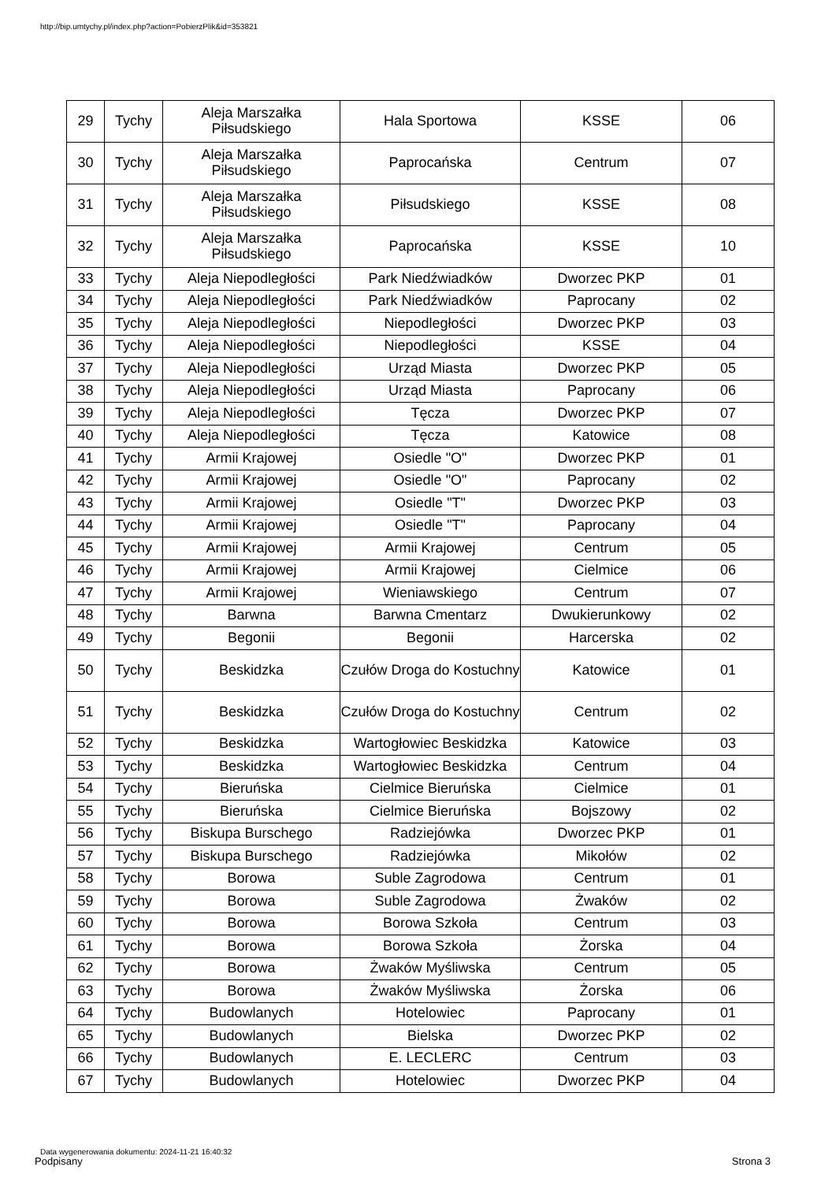http://bip.umtychy.pl/index.php?action=PobierzPlik&id=353821
| 29 | Tychy | Aleja Marszałka Piłsudskiego | Hala Sportowa | KSSE | 06 |
| 30 | Tychy | Aleja Marszałka Piłsudskiego | Paprocańska | Centrum | 07 |
| 31 | Tychy | Aleja Marszałka Piłsudskiego | Piłsudskiego | KSSE | 08 |
| 32 | Tychy | Aleja Marszałka Piłsudskiego | Paprocańska | KSSE | 10 |
| 33 | Tychy | Aleja Niepodległości | Park Niedźwiadków | Dworzec PKP | 01 |
| 34 | Tychy | Aleja Niepodległości | Park Niedźwiadków | Paprocany | 02 |
| 35 | Tychy | Aleja Niepodległości | Niepodległości | Dworzec PKP | 03 |
| 36 | Tychy | Aleja Niepodległości | Niepodległości | KSSE | 04 |
| 37 | Tychy | Aleja Niepodległości | Urząd Miasta | Dworzec PKP | 05 |
| 38 | Tychy | Aleja Niepodległości | Urząd Miasta | Paprocany | 06 |
| 39 | Tychy | Aleja Niepodległości | Tęcza | Dworzec PKP | 07 |
| 40 | Tychy | Aleja Niepodległości | Tęcza | Katowice | 08 |
| 41 | Tychy | Armii Krajowej | Osiedle "O" | Dworzec PKP | 01 |
| 42 | Tychy | Armii Krajowej | Osiedle "O" | Paprocany | 02 |
| 43 | Tychy | Armii Krajowej | Osiedle "T" | Dworzec PKP | 03 |
| 44 | Tychy | Armii Krajowej | Osiedle "T" | Paprocany | 04 |
| 45 | Tychy | Armii Krajowej | Armii Krajowej | Centrum | 05 |
| 46 | Tychy | Armii Krajowej | Armii Krajowej | Cielmice | 06 |
| 47 | Tychy | Armii Krajowej | Wieniawskiego | Centrum | 07 |
| 48 | Tychy | Barwna | Barwna Cmentarz | Dwukierunkowy | 02 |
| 49 | Tychy | Begonii | Begonii | Harcerska | 02 |
| 50 | Tychy | Beskidzka | Czułów Droga do Kostuchny | Katowice | 01 |
| 51 | Tychy | Beskidzka | Czułów Droga do Kostuchny | Centrum | 02 |
| 52 | Tychy | Beskidzka | Wartogłowiec Beskidzka | Katowice | 03 |
| 53 | Tychy | Beskidzka | Wartogłowiec Beskidzka | Centrum | 04 |
| 54 | Tychy | Bieruńska | Cielmice Bieruńska | Cielmice | 01 |
| 55 | Tychy | Bieruńska | Cielmice Bieruńska | Bojszowy | 02 |
| 56 | Tychy | Biskupa Burschego | Radziejówka | Dworzec PKP | 01 |
| 57 | Tychy | Biskupa Burschego | Radziejówka | Mikołów | 02 |
| 58 | Tychy | Borowa | Suble Zagrodowa | Centrum | 01 |
| 59 | Tychy | Borowa | Suble Zagrodowa | Żwaków | 02 |
| 60 | Tychy | Borowa | Borowa Szkoła | Centrum | 03 |
| 61 | Tychy | Borowa | Borowa Szkoła | Żorska | 04 |
| 62 | Tychy | Borowa | Żwaków Myśliwska | Centrum | 05 |
| 63 | Tychy | Borowa | Żwaków Myśliwska | Żorska | 06 |
| 64 | Tychy | Budowlanych | Hotelowiec | Paprocany | 01 |
| 65 | Tychy | Budowlanych | Bielska | Dworzec PKP | 02 |
| 66 | Tychy | Budowlanych | E. LECLERC | Centrum | 03 |
| 67 | Tychy | Budowlanych | Hotelowiec | Dworzec PKP | 04 |
Data wygenerowania dokumentu: 2024-11-21 16:40:32
Podpisany Strona 3